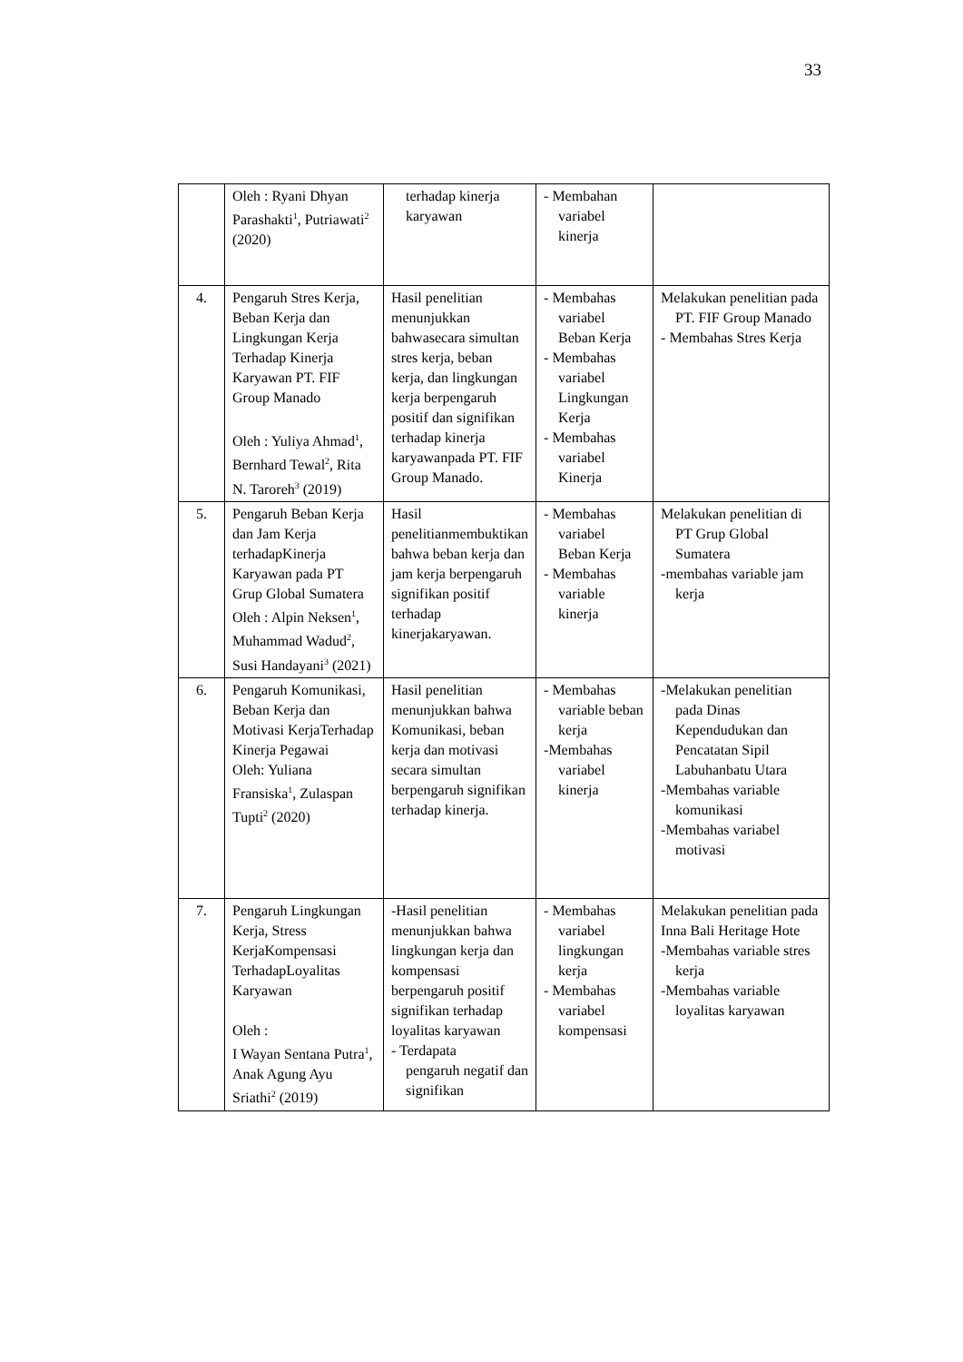33
| | Oleh : Ryani Dhyan Parashakti<sup>1</sup>, Putriawati<sup>2</sup> (2020) | terhadap kinerja karyawan | - Membahan variabel kinerja | |
| 4. | Pengaruh Stres Kerja, Beban Kerja dan Lingkungan Kerja Terhadap Kinerja Karyawan PT. FIF Group Manado Oleh : Yuliya Ahmad<sup>1</sup>, Bernhard Tewal<sup>2</sup>, Rita N. Taroreh<sup>3</sup> (2019) | Hasil penelitian menunjukkan bahwasecara simultan stres kerja, beban kerja, dan lingkungan kerja berpengaruh positif dan signifikan terhadap kinerja karyawanpada PT. FIF Group Manado. | - Membahas variabel Beban Kerja - Membahas variabel Lingkungan Kerja - Membahas variabel Kinerja | Melakukan penelitian pada PT. FIF Group Manado - Membahas Stres Kerja |
| 5. | Pengaruh Beban Kerja dan Jam Kerja terhadapKinerja Karyawan pada PT Grup Global Sumatera Oleh : Alpin Neksen<sup>1</sup>, Muhammad Wadud<sup>2</sup>, Susi Handayani<sup>3</sup> (2021) | Hasil penelitianmembuktikan bahwa beban kerja dan jam kerja berpengaruh signifikan positif terhadap kinerjakaryawan. | - Membahas variabel Beban Kerja - Membahas variable kinerja | Melakukan penelitian di PT Grup Global Sumatera -membahas variable jam kerja |
| 6. | Pengaruh Komunikasi, Beban Kerja dan Motivasi KerjaTerhadap Kinerja Pegawai Oleh: Yuliana Fransiska<sup>1</sup>, Zulaspan Tupti<sup>2</sup> (2020) | Hasil penelitian menunjukkan bahwa Komunikasi, beban kerja dan motivasi secara simultan berpengaruh signifikan terhadap kinerja. | - Membahas variable beban kerja -Membahas variabel kinerja | -Melakukan penelitian pada Dinas Kependudukan dan Pencatatan Sipil Labuhanbatu Utara -Membahas variable komunikasi -Membahas variabel motivasi |
| 7. | Pengaruh Lingkungan Kerja, Stress KerjaKompensasi TerhadapLoyalitas Karyawan Oleh : I Wayan Sentana Putra<sup>1</sup>, Anak Agung Ayu Sriathi<sup>2</sup> (2019) | -Hasil penelitian menunjukkan bahwa lingkungan kerja dan kompensasi berpengaruh positif signifikan terhadap loyalitas karyawan - Terdapata pengaruh negatif dan signifikan | - Membahas variabel lingkungan kerja - Membahas variabel kompensasi | Melakukan penelitian pada Inna Bali Heritage Hote -Membahas variable stres kerja -Membahas variable loyalitas karyawan |